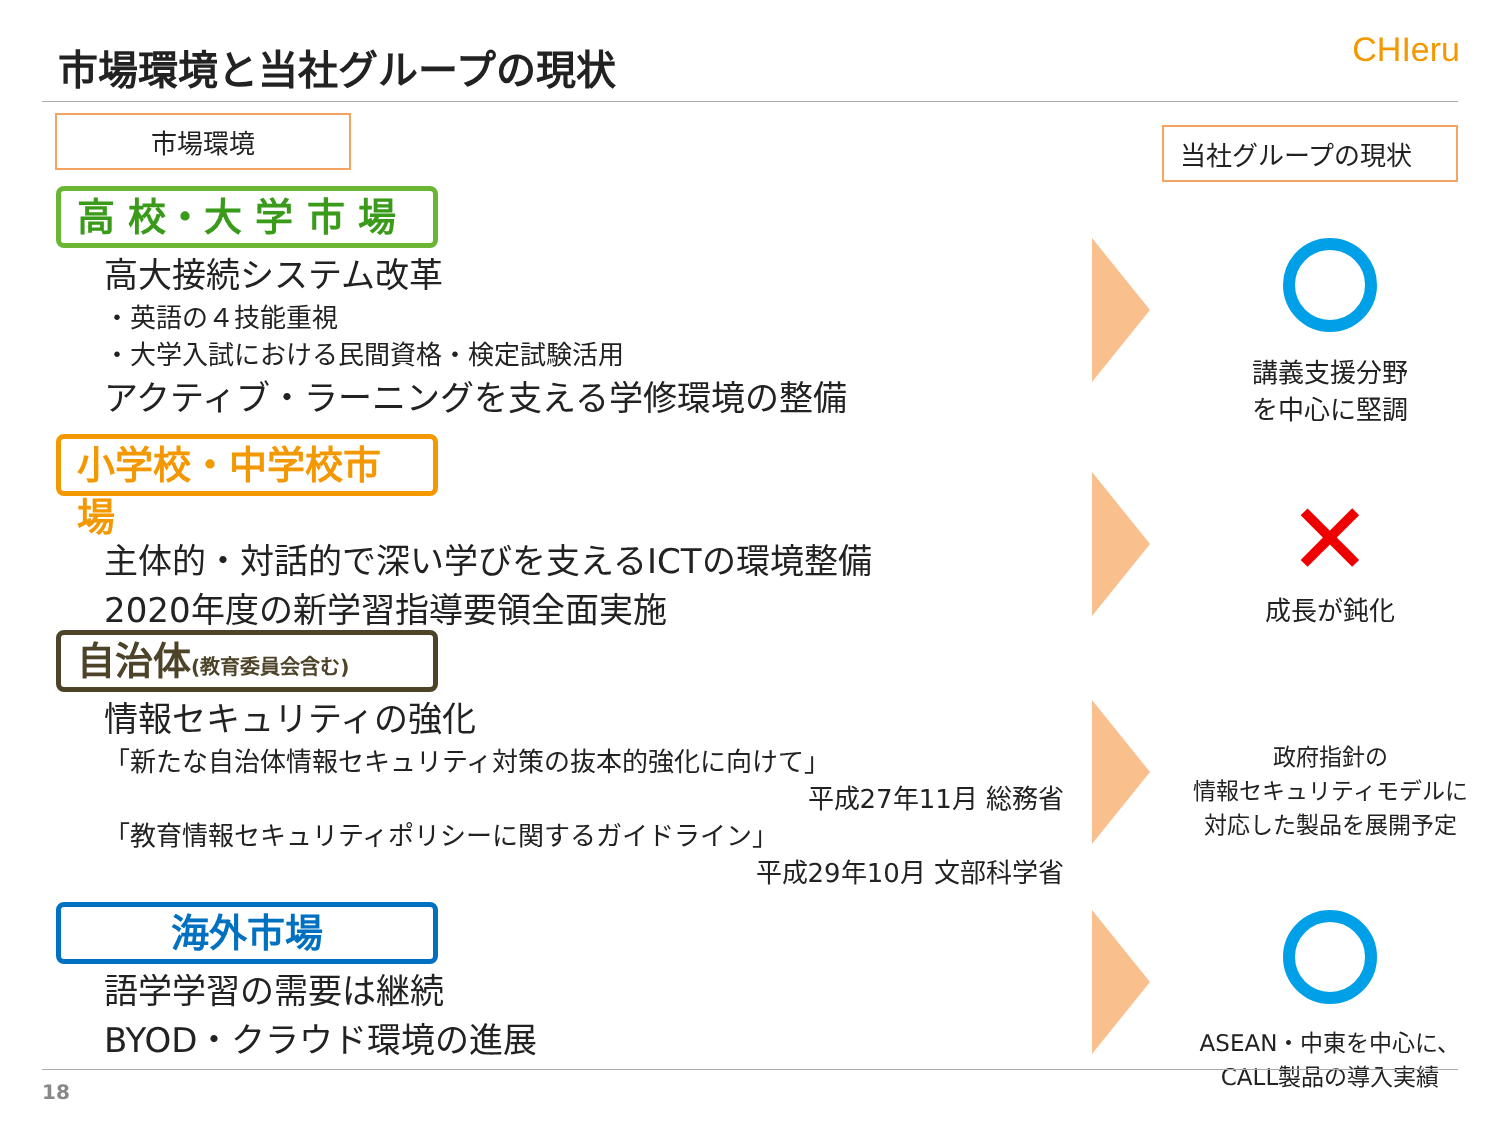市場環境と当社グループの現状 CHIeru
市場環境 当社グループの現状
高 校・大 学 市 場
高大接続システム改革
・英語の４技能重視
・大学入試における民間資格・検定試験活用
アクティブ・ラーニングを支える学修環境の整備
講義支援分野
を中心に堅調
小学校・中学校市場
主体的・対話的で深い学びを支えるICTの環境整備
2020年度の新学習指導要領全面実施
✕
成長が鈍化
自治体(教育委員会含む)
情報セキュリティの強化
「新たな自治体情報セキュリティ対策の抜本的強化に向けて」
平成27年11月 総務省
「教育情報セキュリティポリシーに関するガイドライン」
平成29年10月 文部科学省
政府指針の
情報セキュリティモデルに
対応した製品を展開予定
海外市場
語学学習の需要は継続
BYOD・クラウド環境の進展
ASEAN・中東を中心に、
CALL製品の導入実績
18